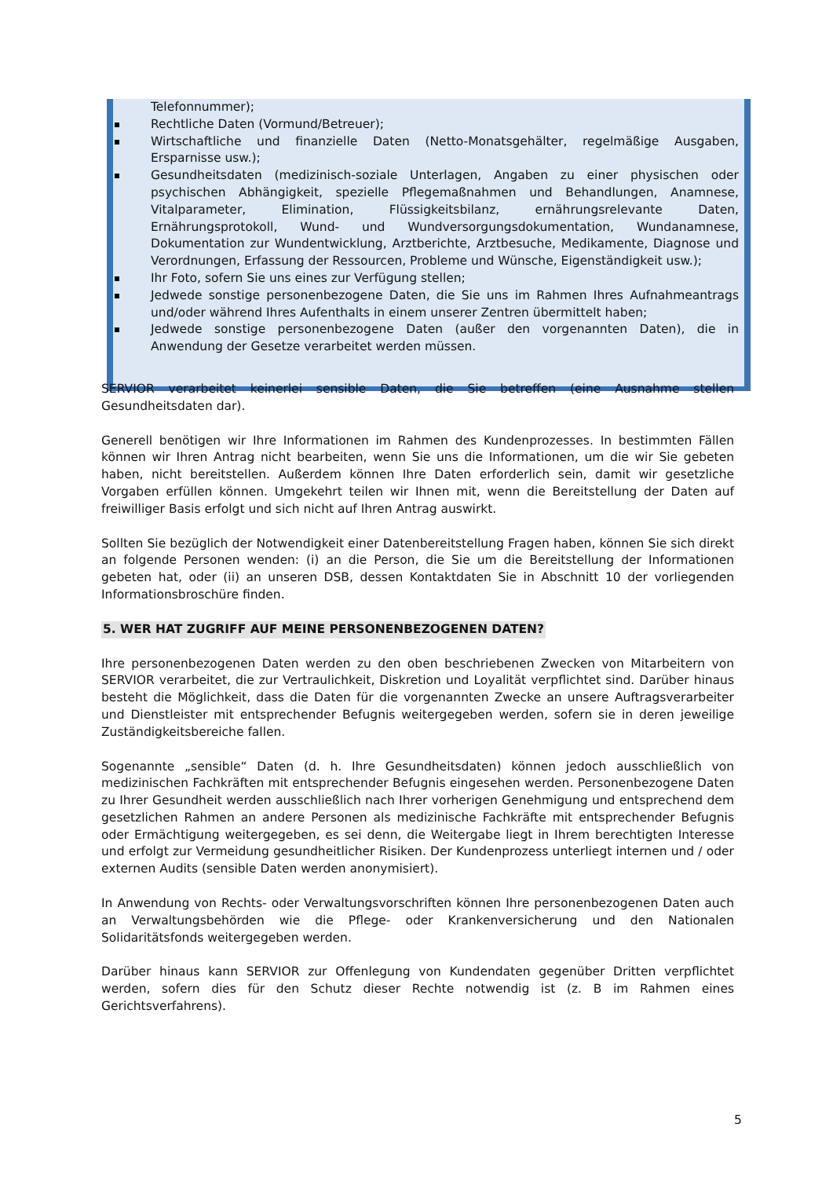Telefonnummer);
Rechtliche Daten (Vormund/Betreuer);
Wirtschaftliche und finanzielle Daten (Netto-Monatsgehälter, regelmäßige Ausgaben, Ersparnisse usw.);
Gesundheitsdaten (medizinisch-soziale Unterlagen, Angaben zu einer physischen oder psychischen Abhängigkeit, spezielle Pflegemaßnahmen und Behandlungen, Anamnese, Vitalparameter, Elimination, Flüssigkeitsbilanz, ernährungsrelevante Daten, Ernährungsprotokoll, Wund- und Wundversorgungsdokumentation, Wundanamnese, Dokumentation zur Wundentwicklung, Arztberichte, Arztbesuche, Medikamente, Diagnose und Verordnungen, Erfassung der Ressourcen, Probleme und Wünsche, Eigenständigkeit usw.);
Ihr Foto, sofern Sie uns eines zur Verfügung stellen;
Jedwede sonstige personenbezogene Daten, die Sie uns im Rahmen Ihres Aufnahmeantrags und/oder während Ihres Aufenthalts in einem unserer Zentren übermittelt haben;
Jedwede sonstige personenbezogene Daten (außer den vorgenannten Daten), die in Anwendung der Gesetze verarbeitet werden müssen.
SERVIOR verarbeitet keinerlei sensible Daten, die Sie betreffen (eine Ausnahme stellen Gesundheitsdaten dar).
Generell benötigen wir Ihre Informationen im Rahmen des Kundenprozesses. In bestimmten Fällen können wir Ihren Antrag nicht bearbeiten, wenn Sie uns die Informationen, um die wir Sie gebeten haben, nicht bereitstellen. Außerdem können Ihre Daten erforderlich sein, damit wir gesetzliche Vorgaben erfüllen können. Umgekehrt teilen wir Ihnen mit, wenn die Bereitstellung der Daten auf freiwilliger Basis erfolgt und sich nicht auf Ihren Antrag auswirkt.
Sollten Sie bezüglich der Notwendigkeit einer Datenbereitstellung Fragen haben, können Sie sich direkt an folgende Personen wenden: (i) an die Person, die Sie um die Bereitstellung der Informationen gebeten hat, oder (ii) an unseren DSB, dessen Kontaktdaten Sie in Abschnitt 10 der vorliegenden Informationsbroschüre finden.
5. WER HAT ZUGRIFF AUF MEINE PERSONENBEZOGENEN DATEN?
Ihre personenbezogenen Daten werden zu den oben beschriebenen Zwecken von Mitarbeitern von SERVIOR verarbeitet, die zur Vertraulichkeit, Diskretion und Loyalität verpflichtet sind. Darüber hinaus besteht die Möglichkeit, dass die Daten für die vorgenannten Zwecke an unsere Auftragsverarbeiter und Dienstleister mit entsprechender Befugnis weitergegeben werden, sofern sie in deren jeweilige Zuständigkeitsbereiche fallen.
Sogenannte „sensible“ Daten (d. h. Ihre Gesundheitsdaten) können jedoch ausschließlich von medizinischen Fachkräften mit entsprechender Befugnis eingesehen werden. Personenbezogene Daten zu Ihrer Gesundheit werden ausschließlich nach Ihrer vorherigen Genehmigung und entsprechend dem gesetzlichen Rahmen an andere Personen als medizinische Fachkräfte mit entsprechender Befugnis oder Ermächtigung weitergegeben, es sei denn, die Weitergabe liegt in Ihrem berechtigten Interesse und erfolgt zur Vermeidung gesundheitlicher Risiken. Der Kundenprozess unterliegt internen und / oder externen Audits (sensible Daten werden anonymisiert).
In Anwendung von Rechts- oder Verwaltungsvorschriften können Ihre personenbezogenen Daten auch an Verwaltungsbehörden wie die Pflege- oder Krankenversicherung und den Nationalen Solidaritätsfonds weitergegeben werden.
Darüber hinaus kann SERVIOR zur Offenlegung von Kundendaten gegenüber Dritten verpflichtet werden, sofern dies für den Schutz dieser Rechte notwendig ist (z. B im Rahmen eines Gerichtsverfahrens).
5